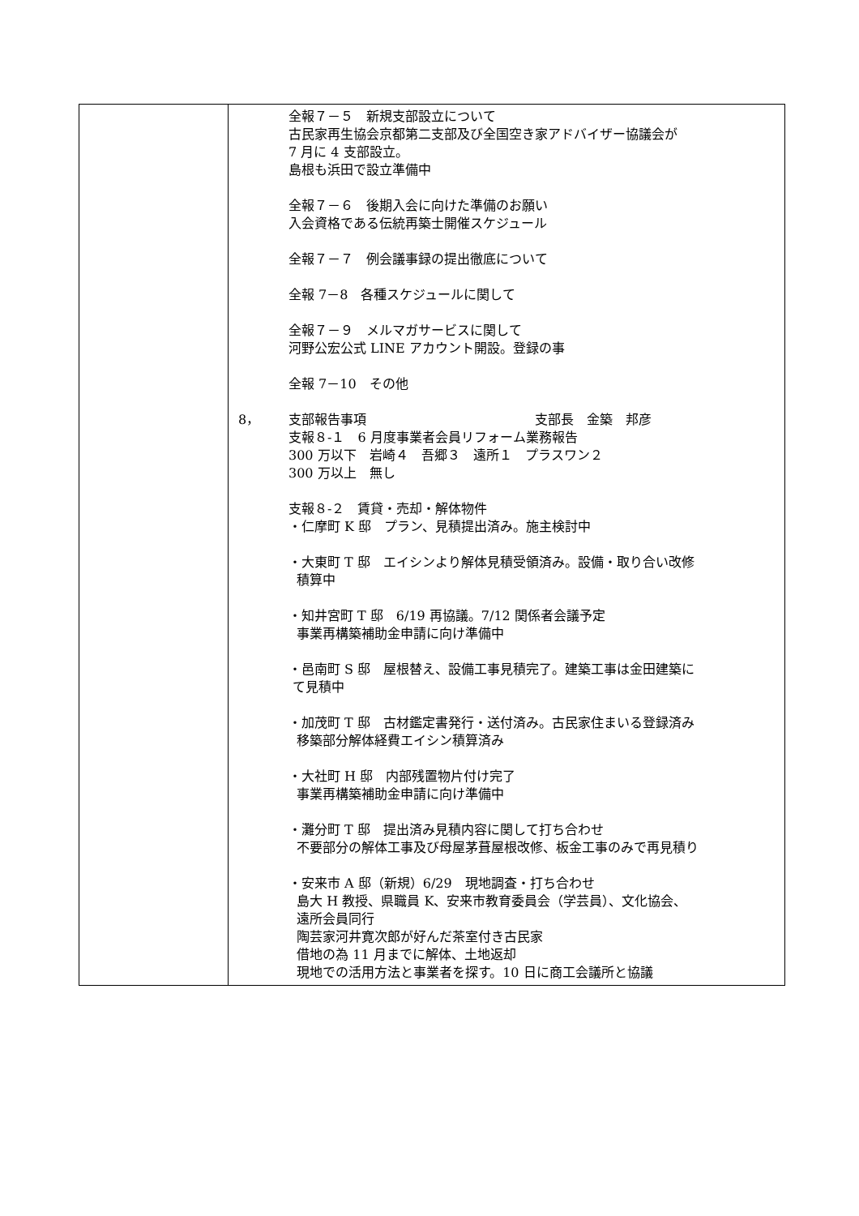| | 全報７－５ 新規支部設立について 古民家再生協会京都第二支部及び全国空き家アドバイザー協議会が 7 月に 4 支部設立。 島根も浜田で設立準備中 全報７－６ 後期入会に向けた準備のお願い 入会資格である伝統再築士開催スケジュール 全報７－７ 例会議事録の提出徹底について 全報 7－8 各種スケジュールに関して 全報７－９ メルマガサービスに関して 河野公宏公式 LINE アカウント開設。登録の事 全報 7－10 その他 8， 支部報告事項 支部長 金築 邦彦 支報８-１ 6 月度事業者会員リフォーム業務報告 300 万以下 岩崎４ 吾郷３ 遠所１ プラスワン２ 300 万以上 無し 支報８-２ 賃貸・売却・解体物件 ・仁摩町 K 邸 プラン、見積提出済み。施主検討中 ・大東町 T 邸 エイシンより解体見積受領済み。設備・取り合い改修 積算中 ・知井宮町 T 邸 6/19 再協議。7/12 関係者会議予定 事業再構築補助金申請に向け準備中 ・邑南町 S 邸 屋根替え、設備工事見積完了。建築工事は金田建築に て見積中 ・加茂町 T 邸 古材鑑定書発行・送付済み。古民家住まいる登録済み 移築部分解体経費エイシン積算済み ・大社町 H 邸 内部残置物片付け完了 事業再構築補助金申請に向け準備中 ・灘分町 T 邸 提出済み見積内容に関して打ち合わせ 不要部分の解体工事及び母屋茅葺屋根改修、板金工事のみで再見積り ・安来市 A 邸（新規）6/29 現地調査・打ち合わせ 島大 H 教授、県職員 K、安来市教育委員会（学芸員）、文化協会、 遠所会員同行 陶芸家河井寛次郎が好んだ茶室付き古民家 借地の為 11 月までに解体、土地返却 現地での活用方法と事業者を探す。10 日に商工会議所と協議 |